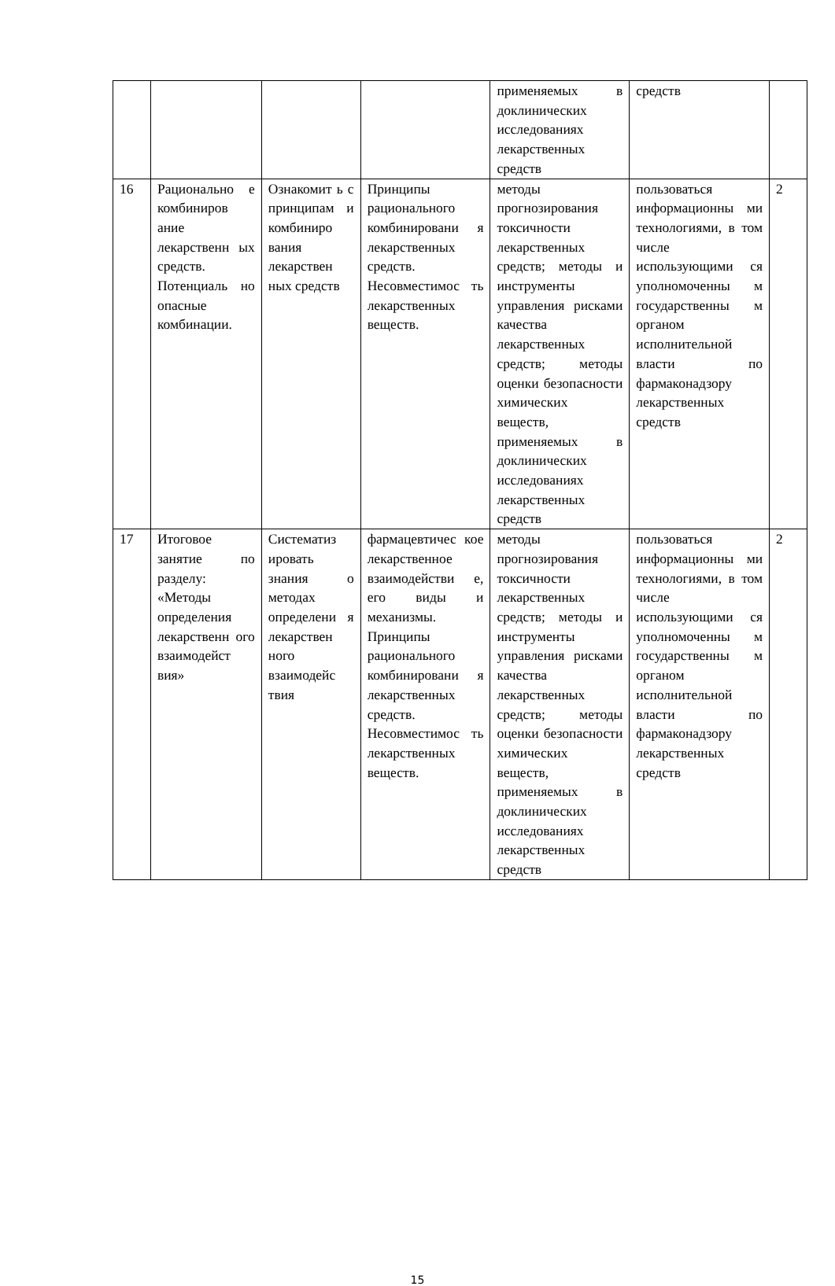| | | | | применяемых в доклинических исследованиях лекарственных средств | средств | |
| 16 | Рационально е комбиниров ание лекарственн ых средств. Потенциаль но опасные комбинации. | Ознакомит ь с принципам и комбиниро вания лекарствен ных средств | Принципы рационального комбинировани я лекарственных средств. Несовместимос ть лекарственных веществ. | методы прогнозирования токсичности лекарственных средств; методы и инструменты управления рисками качества лекарственных средств; методы оценки безопасности химических веществ, применяемых в доклинических исследованиях лекарственных средств | пользоваться информационны ми технологиями, в том числе использующими ся уполномоченны м государственны м органом исполнительной власти по фармаконадзору лекарственных средств | 2 |
| 17 | Итоговое занятие по разделу: «Методы определения лекарственн ого взаимодейст вия» | Систематиз ировать знания о методах определени я лекарствен ного взаимодейс твия | фармацевтичес кое лекарственное взаимодействи е, его виды и механизмы. Принципы рационального комбинировани я лекарственных средств. Несовместимос ть лекарственных веществ. | методы прогнозирования токсичности лекарственных средств; методы и инструменты управления рисками качества лекарственных средств; методы оценки безопасности химических веществ, применяемых в доклинических исследованиях лекарственных средств | пользоваться информационны ми технологиями, в том числе использующими ся уполномоченны м государственны м органом исполнительной власти по фармаконадзору лекарственных средств | 2 |
15